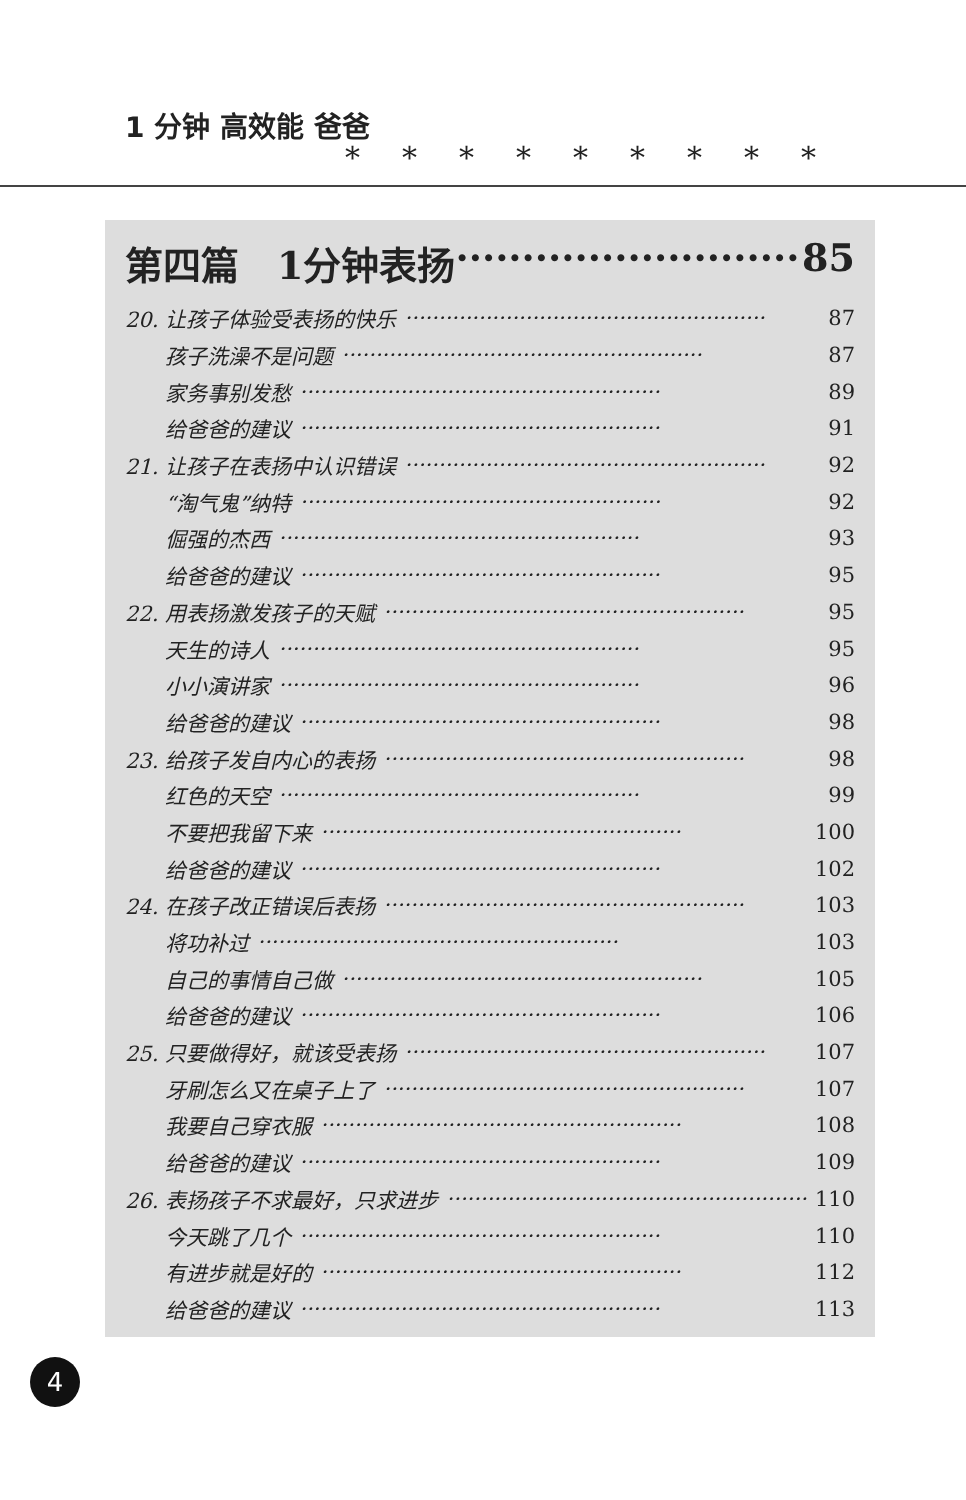1 分钟 高效能 爸爸
*********
第四篇　1分钟表扬 ·························· 85
20. 让孩子体验受表扬的快乐 ······················································ 87
孩子洗澡不是问题 ······················································ 87
家务事别发愁 ······················································ 89
给爸爸的建议 ······················································ 91
21. 让孩子在表扬中认识错误 ······················································ 92
“淘气鬼”纳特 ······················································ 92
倔强的杰西 ······················································ 93
给爸爸的建议 ······················································ 95
22. 用表扬激发孩子的天赋 ······················································ 95
天生的诗人 ······················································ 95
小小演讲家 ······················································ 96
给爸爸的建议 ······················································ 98
23. 给孩子发自内心的表扬 ······················································ 98
红色的天空 ······················································ 99
不要把我留下来 ······················································ 100
给爸爸的建议 ······················································ 102
24. 在孩子改正错误后表扬 ······················································ 103
将功补过 ······················································ 103
自己的事情自己做 ······················································ 105
给爸爸的建议 ······················································ 106
25. 只要做得好，就该受表扬 ······················································ 107
牙刷怎么又在桌子上了 ······················································ 107
我要自己穿衣服 ······················································ 108
给爸爸的建议 ······················································ 109
26. 表扬孩子不求最好，只求进步 ······················································ 110
今天跳了几个 ······················································ 110
有进步就是好的 ······················································ 112
给爸爸的建议 ······················································ 113
4